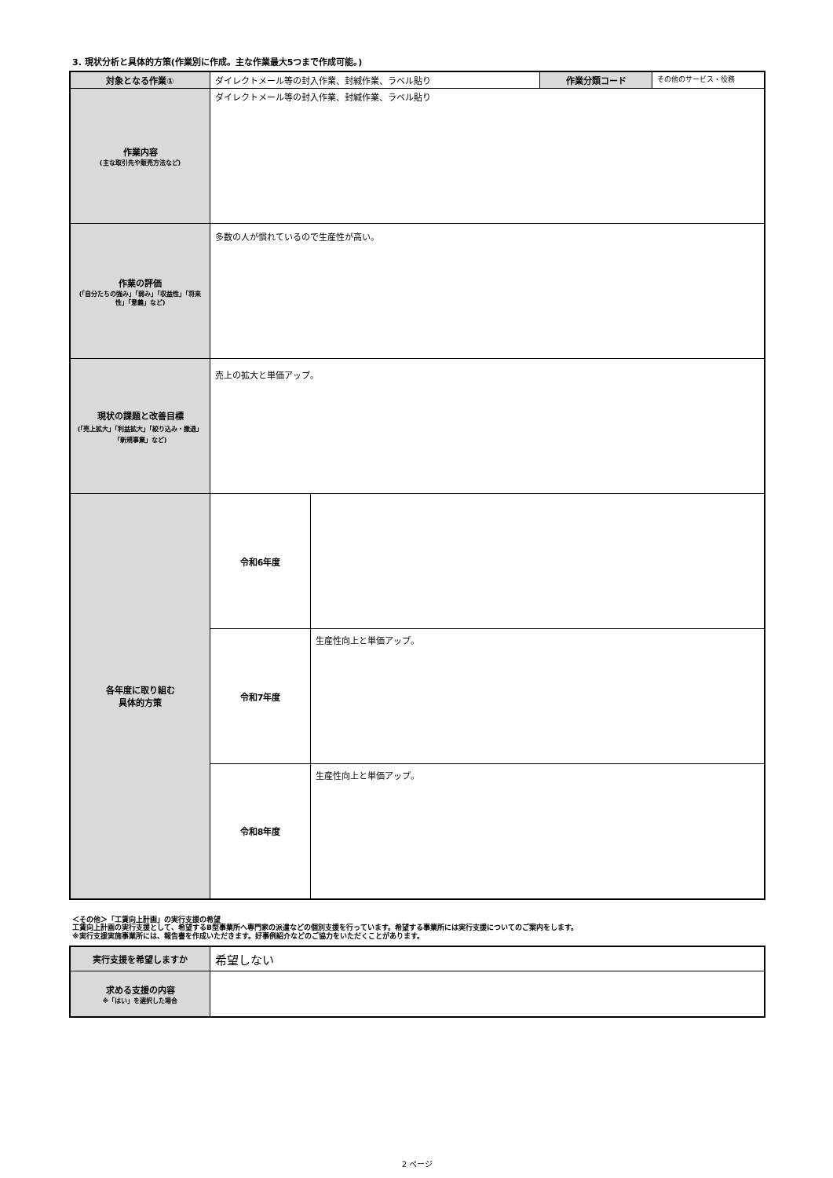3. 現状分析と具体的方策(作業別に作成。主な作業最大5つまで作成可能。)
| 対象となる作業① | ダイレクトメール等の封入作業、封緘作業、ラベル貼り | | 作業分類コード | その他のサービス・役務 |
| 作業内容 (主な取引先や販売方法など) | ダイレクトメール等の封入作業、封緘作業、ラベル貼り | | | |
| 作業の評価 (「自分たちの強み」「弱み」「収益性」「将来性」「意義」など) | 多数の人が慣れているので生産性が高い。 | | | |
| 現状の課題と改善目標 (「売上拡大」「利益拡大」「絞り込み・撤退」「新規事業」など) | 売上の拡大と単価アップ。 | | | |
| 各年度に取り組む 具体的方策 | 令和6年度 | | | |
| | 令和7年度 | 生産性向上と単価アップ。 | | |
| | 令和8年度 | 生産性向上と単価アップ。 | | |
＜その他＞「工賃向上計画」の実行支援の希望
工賃向上計画の実行支援として、希望するB型事業所へ専門家の派遣などの個別支援を行っています。希望する事業所には実行支援についてのご案内をします。
※実行支援実施事業所には、報告書を作成いただきます。好事例紹介などのご協力をいただくことがあります。
| 実行支援を希望しますか | 希望しない |
| 求める支援の内容 ※「はい」を選択した場合 | |
2 ページ